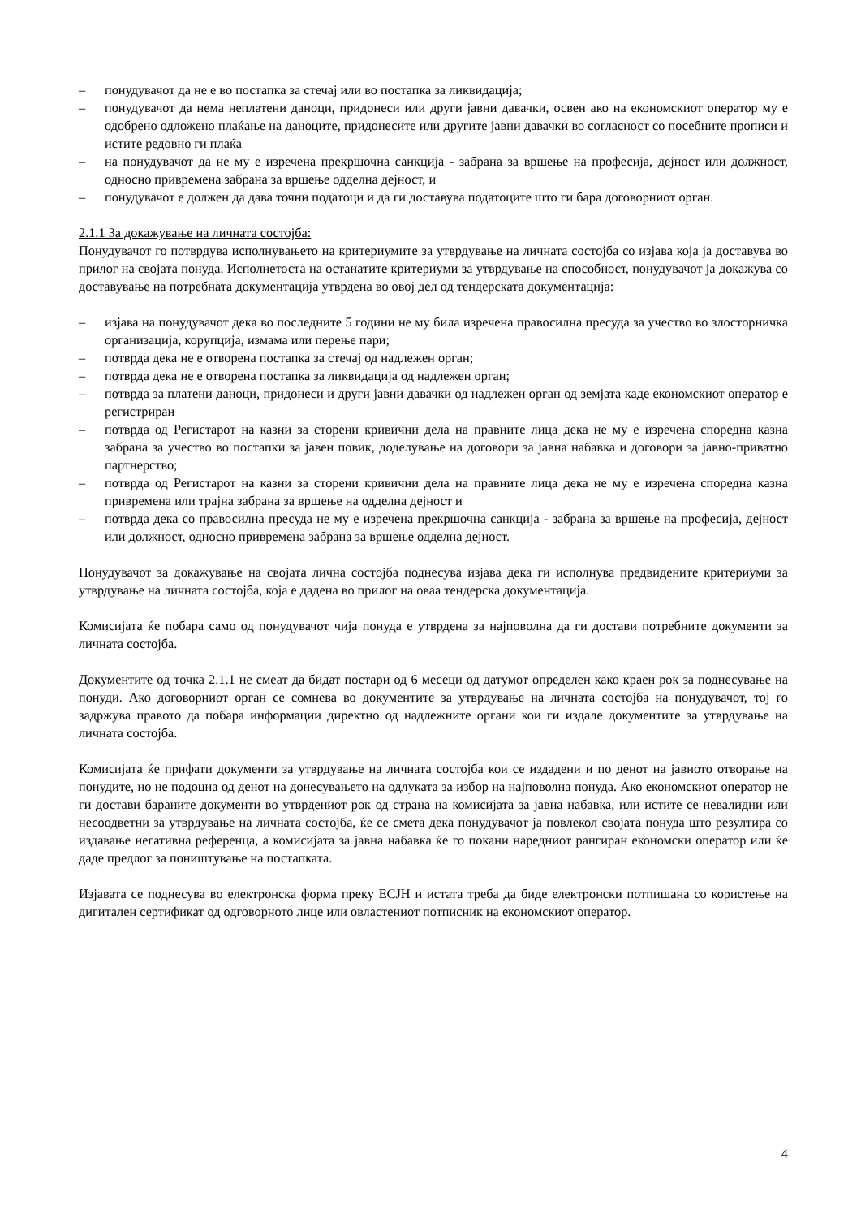– понудувачот да не е во постапка за стечај или во постапка за ликвидација;
– понудувачот да нема неплатени даноци, придонеси или други јавни давачки, освен ако на економскиот оператор му е одобрено одложено плаќање на даноците, придонесите или другите јавни давачки во согласност со посебните прописи и истите редовно ги плаќа
– на понудувачот да не му е изречена прекршочна санкција - забрана за вршење на професија, дејност или должност, односно привремена забрана за вршење одделна дејност, и
– понудувачот е должен да дава точни податоци и да ги доставува податоците што ги бара договорниот орган.
2.1.1 За докажување на личната состојба:
Понудувачот го потврдува исполнувањето на критериумите за утврдување на личната состојба со изјава која ја доставува во прилог на својата понуда. Исполнетоста на останатите критериуми за утврдување на способност, понудувачот ја докажува со доставување на потребната документација утврдена во овој дел од тендерската документација:
– изјава на понудувачот дека во последните 5 години не му била изречена правосилна пресуда за учество во злосторничка организација, корупција, измама или перење пари;
– потврда дека не е отворена постапка за стечај од надлежен орган;
– потврда дека не е отворена постапка за ликвидација од надлежен орган;
– потврда за платени даноци, придонеси и други јавни давачки од надлежен орган од земјата каде економскиот оператор е регистриран
– потврда од Регистарот на казни за сторени кривични дела на правните лица дека не му е изречена споредна казна забрана за учество во постапки за јавен повик, доделување на договори за јавна набавка и договори за јавно-приватно партнерство;
– потврда од Регистарот на казни за сторени кривични дела на правните лица дека не му е изречена споредна казна привремена или трајна забрана за вршење на одделна дејност и
– потврда дека со правосилна пресуда не му е изречена прекршочна санкција - забрана за вршење на професија, дејност или должност, односно привремена забрана за вршење одделна дејност.
Понудувачот за докажување на својата лична состојба поднесува изјава дека ги исполнува предвидените критериуми за утврдување на личната состојба, која е дадена во прилог на оваа тендерска документација.
Комисијата ќе побара само од понудувачот чија понуда е утврдена за најповолна да ги достави потребните документи за личната состојба.
Документите од точка 2.1.1 не смеат да бидат постари од 6 месеци од датумот определен како краен рок за поднесување на понуди. Ако договорниот орган се сомнева во документите за утврдување на личната состојба на понудувачот, тој го задржува правото да побара информации директно од надлежните органи кои ги издале документите за утврдување на личната состојба.
Комисијата ќе прифати документи за утврдување на личната состојба кои се издадени и по денот на јавното отворање на понудите, но не подоцна од денот на донесувањето на одлуката за избор на најповолна понуда. Ако економскиот оператор не ги достави бараните документи во утврдениот рок од страна на комисијата за јавна набавка, или истите се невалидни или несоодветни за утврдување на личната состојба, ќе се смета дека понудувачот ја повлекол својата понуда што резултира со издавање негативна референца, а комисијата за јавна набавка ќе го покани наредниот рангиран економски оператор или ќе даде предлог за поништување на постапката.
Изјавата се поднесува во електронска форма преку ЕСЈН и истата треба да биде електронски потпишана со користење на дигитален сертификат од одговорното лице или овластениот потписник на економскиот оператор.
4